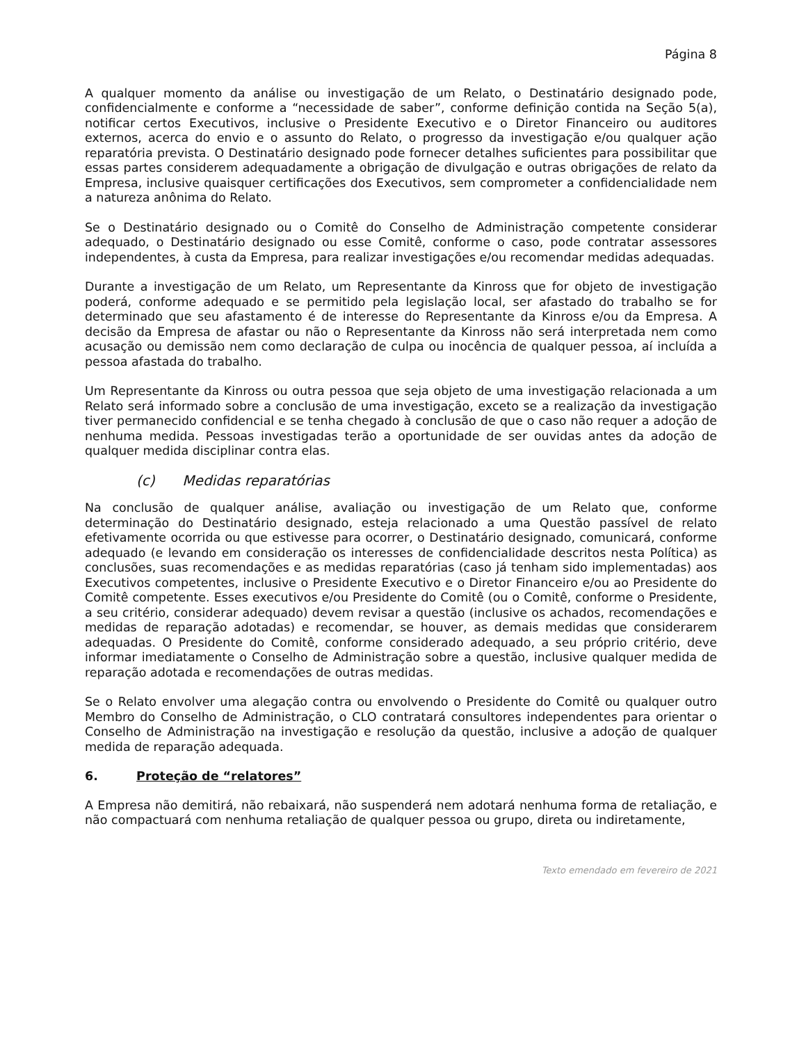Página 8
A qualquer momento da análise ou investigação de um Relato, o Destinatário designado pode, confidencialmente e conforme a “necessidade de saber”, conforme definição contida na Seção 5(a), notificar certos Executivos, inclusive o Presidente Executivo e o Diretor Financeiro ou auditores externos, acerca do envio e o assunto do Relato, o progresso da investigação e/ou qualquer ação reparatória prevista. O Destinatário designado pode fornecer detalhes suficientes para possibilitar que essas partes considerem adequadamente a obrigação de divulgação e outras obrigações de relato da Empresa, inclusive quaisquer certificações dos Executivos, sem comprometer a confidencialidade nem a natureza anônima do Relato.
Se o Destinatário designado ou o Comitê do Conselho de Administração competente considerar adequado, o Destinatário designado ou esse Comitê, conforme o caso, pode contratar assessores independentes, à custa da Empresa, para realizar investigações e/ou recomendar medidas adequadas.
Durante a investigação de um Relato, um Representante da Kinross que for objeto de investigação poderá, conforme adequado e se permitido pela legislação local, ser afastado do trabalho se for determinado que seu afastamento é de interesse do Representante da Kinross e/ou da Empresa. A decisão da Empresa de afastar ou não o Representante da Kinross não será interpretada nem como acusação ou demissão nem como declaração de culpa ou inocência de qualquer pessoa, aí incluída a pessoa afastada do trabalho.
Um Representante da Kinross ou outra pessoa que seja objeto de uma investigação relacionada a um Relato será informado sobre a conclusão de uma investigação, exceto se a realização da investigação tiver permanecido confidencial e se tenha chegado à conclusão de que o caso não requer a adoção de nenhuma medida. Pessoas investigadas terão a oportunidade de ser ouvidas antes da adoção de qualquer medida disciplinar contra elas.
(c) Medidas reparatórias
Na conclusão de qualquer análise, avaliação ou investigação de um Relato que, conforme determinação do Destinatário designado, esteja relacionado a uma Questão passível de relato efetivamente ocorrida ou que estivesse para ocorrer, o Destinatário designado, comunicará, conforme adequado (e levando em consideração os interesses de confidencialidade descritos nesta Política) as conclusões, suas recomendações e as medidas reparatórias (caso já tenham sido implementadas) aos Executivos competentes, inclusive o Presidente Executivo e o Diretor Financeiro e/ou ao Presidente do Comitê competente. Esses executivos e/ou Presidente do Comitê (ou o Comitê, conforme o Presidente, a seu critério, considerar adequado) devem revisar a questão (inclusive os achados, recomendações e medidas de reparação adotadas) e recomendar, se houver, as demais medidas que considerarem adequadas. O Presidente do Comitê, conforme considerado adequado, a seu próprio critério, deve informar imediatamente o Conselho de Administração sobre a questão, inclusive qualquer medida de reparação adotada e recomendações de outras medidas.
Se o Relato envolver uma alegação contra ou envolvendo o Presidente do Comitê ou qualquer outro Membro do Conselho de Administração, o CLO contratará consultores independentes para orientar o Conselho de Administração na investigação e resolução da questão, inclusive a adoção de qualquer medida de reparação adequada.
6. Proteção de “relatores”
A Empresa não demitirá, não rebaixará, não suspenderá nem adotará nenhuma forma de retaliação, e não compactuará com nenhuma retaliação de qualquer pessoa ou grupo, direta ou indiretamente,
Texto emendado em fevereiro de 2021